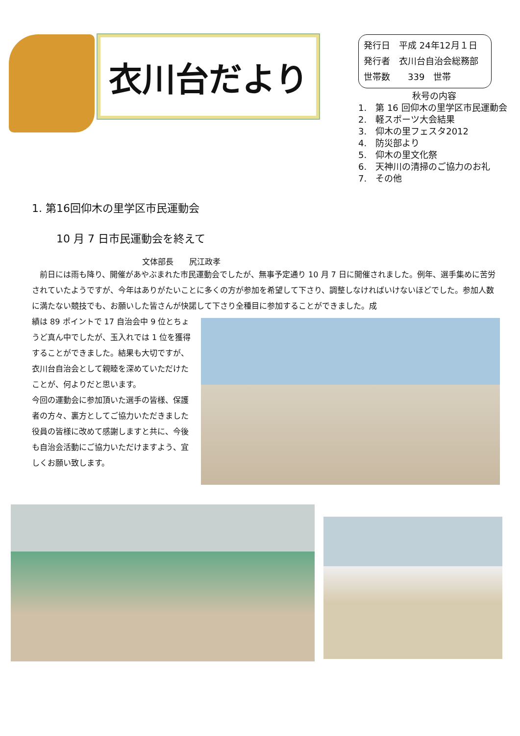衣川台だより
発行日　平成 24年12月１日
発行者　衣川台自治会総務部
世帯数　　339　世帯
秋号の内容
1.　第 16 回仰木の里学区市民運動会
2.　軽スポーツ大会結果
3.　仰木の里フェスタ2012
4.　防災部より
5.　仰木の里文化祭
6.　天神川の清掃のご協力のお礼
7.　その他
1. 第16回仰木の里学区市民運動会
10 月 7 日市民運動会を終えて
文体部長　　尻江政孝
　前日には雨も降り、開催があやぶまれた市民運動会でしたが、無事予定通り 10 月 7 日に開催されました。例年、選手集めに苦労されていたようですが、今年はありがたいことに多くの方が参加を希望して下さり、調整しなければいけないほどでした。参加人数に満たない競技でも、お願いした皆さんが快諾して下さり全種目に参加することができました。成
績は 89 ポイントで 17 自治会中 9 位とちょうど真ん中でしたが、玉入れでは 1 位を獲得することができました。結果も大切ですが、衣川台自治会として親睦を深めていただけたことが、何よりだと思います。
今回の運動会に参加頂いた選手の皆様、保護者の方々、裏方としてご協力いただきました役員の皆様に改めて感謝しますと共に、今後も自治会活動にご協力いただけますよう、宜しくお願い致します。